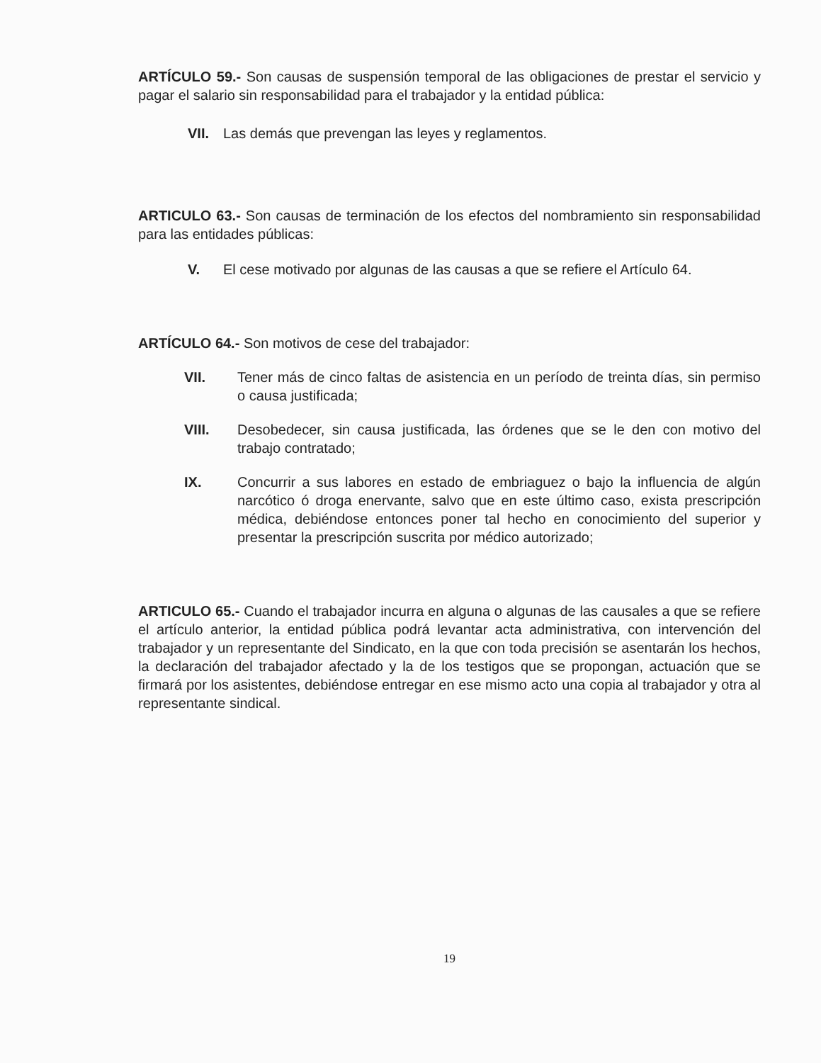ARTÍCULO 59.- Son causas de suspensión temporal de las obligaciones de prestar el servicio y pagar el salario sin responsabilidad para el trabajador y la entidad pública:
VII. Las demás que prevengan las leyes y reglamentos.
ARTICULO 63.- Son causas de terminación de los efectos del nombramiento sin responsabilidad para las entidades públicas:
V. El cese motivado por algunas de las causas a que se refiere el Artículo 64.
ARTÍCULO 64.- Son motivos de cese del trabajador:
VII. Tener más de cinco faltas de asistencia en un período de treinta días, sin permiso o causa justificada;
VIII. Desobedecer, sin causa justificada, las órdenes que se le den con motivo del trabajo contratado;
IX. Concurrir a sus labores en estado de embriaguez o bajo la influencia de algún narcótico ó droga enervante, salvo que en este último caso, exista prescripción médica, debiéndose entonces poner tal hecho en conocimiento del superior y presentar la prescripción suscrita por médico autorizado;
ARTICULO 65.- Cuando el trabajador incurra en alguna o algunas de las causales a que se refiere el artículo anterior, la entidad pública podrá levantar acta administrativa, con intervención del trabajador y un representante del Sindicato, en la que con toda precisión se asentarán los hechos, la declaración del trabajador afectado y la de los testigos que se propongan, actuación que se firmará por los asistentes, debiéndose entregar en ese mismo acto una copia al trabajador y otra al representante sindical.
19